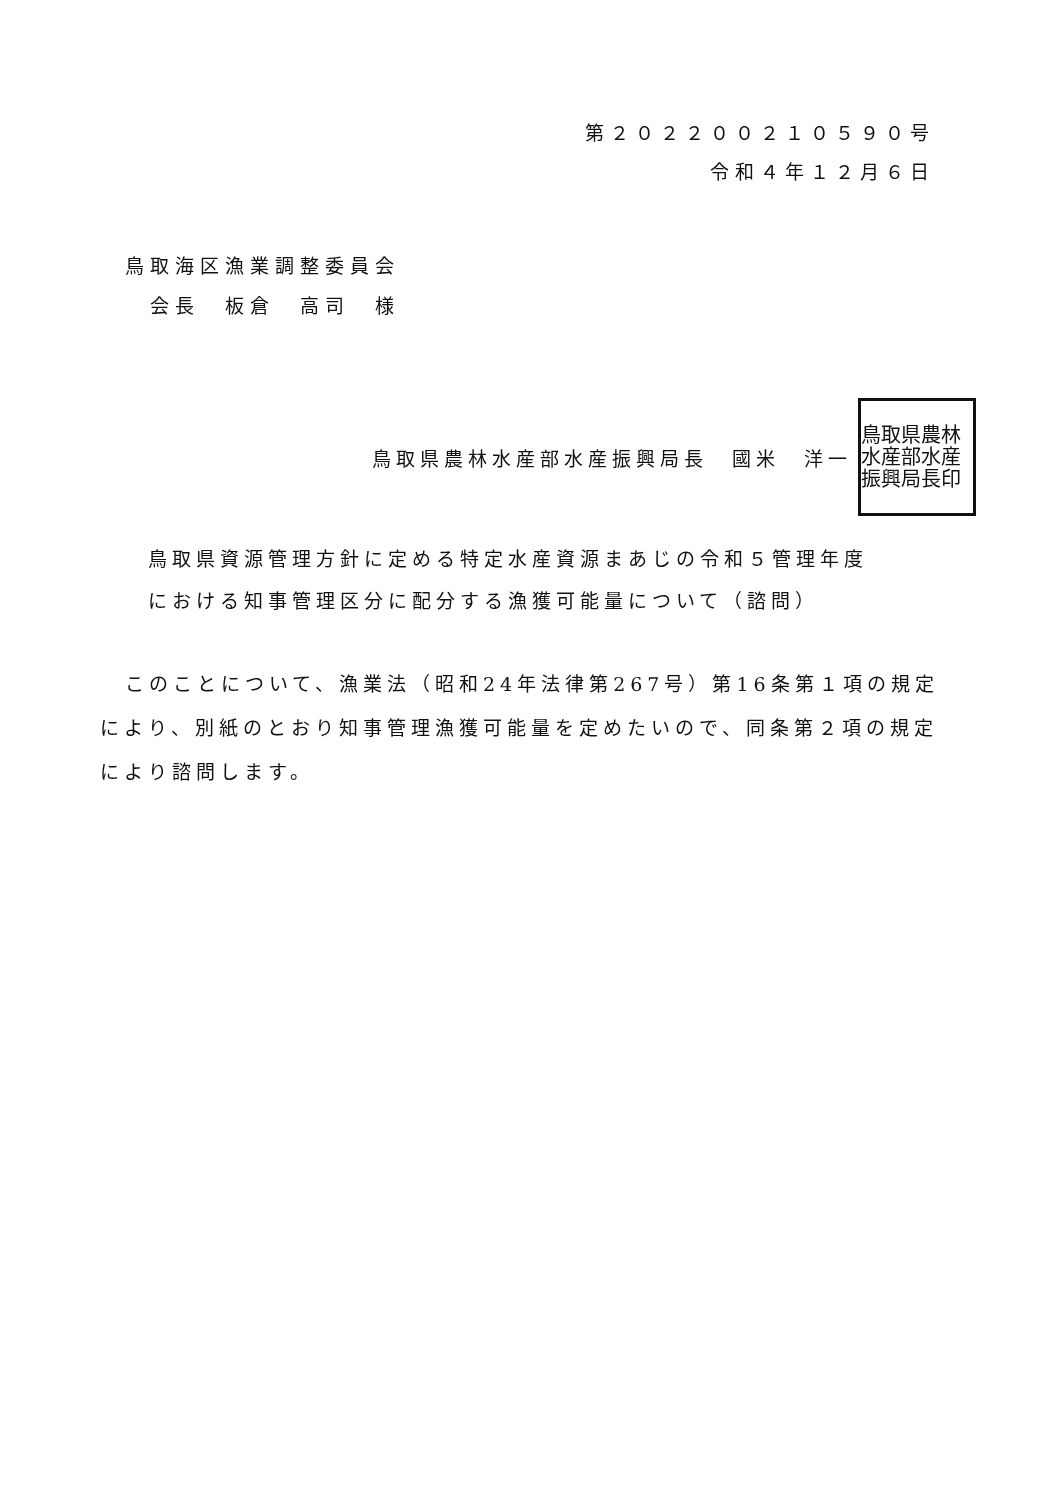第２０２２００２１０５９０号
令和４年１２月６日
鳥取海区漁業調整委員会
　会長　板倉　高司　様
鳥取県農林水産部水産振興局長　國米　洋一
鳥取県農林水産部水産振興局長印
鳥取県資源管理方針に定める特定水産資源まあじの令和５管理年度における知事管理区分に配分する漁獲可能量について（諮問）
このことについて、漁業法（昭和24年法律第267号）第16条第１項の規定により、別紙のとおり知事管理漁獲可能量を定めたいので、同条第２項の規定により諮問します。